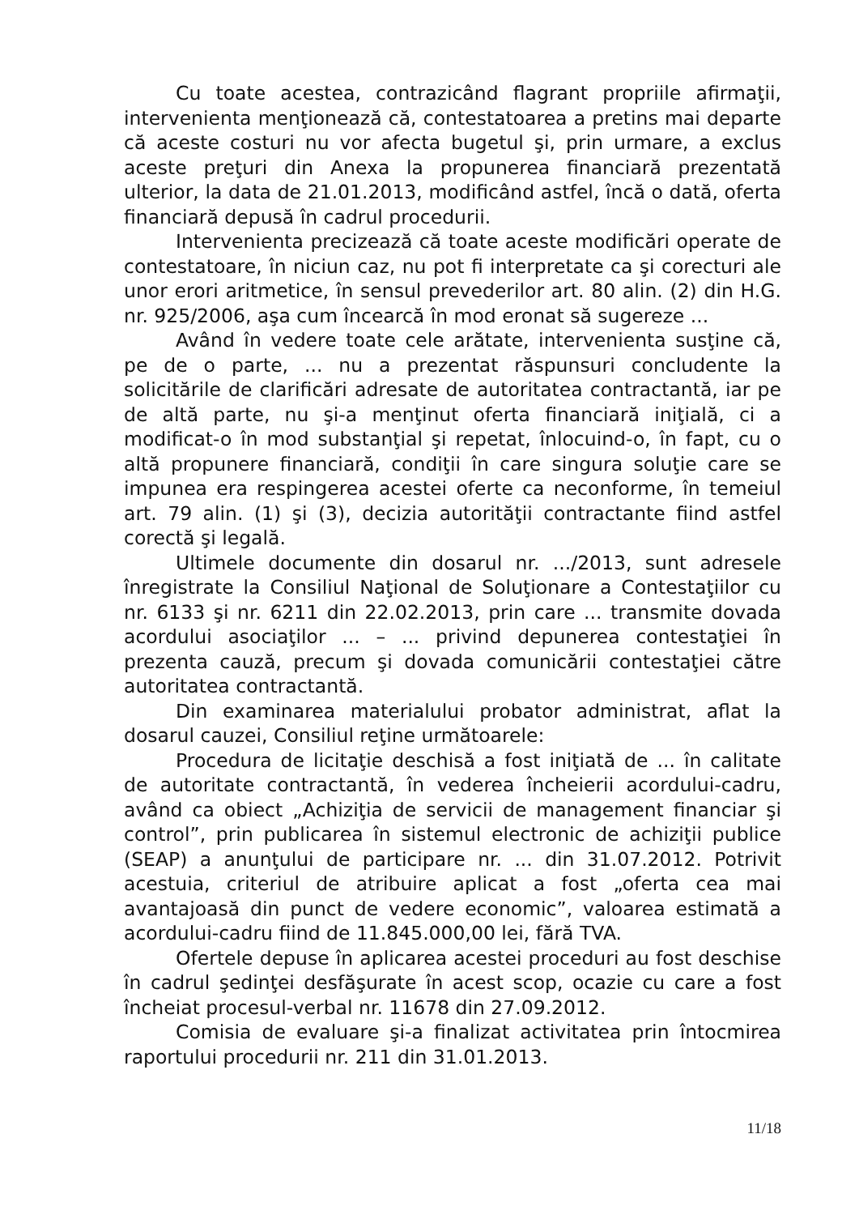Cu toate acestea, contrazicând flagrant propriile afirmaţii, intervenienta menţionează că, contestatoarea a pretins mai departe că aceste costuri nu vor afecta bugetul şi, prin urmare, a exclus aceste preţuri din Anexa la propunerea financiară prezentată ulterior, la data de 21.01.2013, modificând astfel, încă o dată, oferta financiară depusă în cadrul procedurii.
Intervenienta precizează că toate aceste modificări operate de contestatoare, în niciun caz, nu pot fi interpretate ca şi corecturi ale unor erori aritmetice, în sensul prevederilor art. 80 alin. (2) din H.G. nr. 925/2006, aşa cum încearcă în mod eronat să sugereze ...
Având în vedere toate cele arătate, intervenienta susţine că, pe de o parte, ... nu a prezentat răspunsuri concludente la solicitările de clarificări adresate de autoritatea contractantă, iar pe de altă parte, nu şi-a menţinut oferta financiară iniţială, ci a modificat-o în mod substanţial şi repetat, înlocuind-o, în fapt, cu o altă propunere financiară, condiţii în care singura soluţie care se impunea era respingerea acestei oferte ca neconforme, în temeiul art. 79 alin. (1) şi (3), decizia autorităţii contractante fiind astfel corectă şi legală.
Ultimele documente din dosarul nr. .../2013, sunt adresele înregistrate la Consiliul Naţional de Soluţionare a Contestaţiilor cu nr. 6133 şi nr. 6211 din 22.02.2013, prin care ... transmite dovada acordului asociaţilor ... – ... privind depunerea contestaţiei în prezenta cauză, precum şi dovada comunicării contestaţiei către autoritatea contractantă.
Din examinarea materialului probator administrat, aflat la dosarul cauzei, Consiliul reţine următoarele:
Procedura de licitaţie deschisă a fost iniţiată de ... în calitate de autoritate contractantă, în vederea încheierii acordului-cadru, având ca obiect „Achiziţia de servicii de management financiar şi control”, prin publicarea în sistemul electronic de achiziţii publice (SEAP) a anunţului de participare nr. ... din 31.07.2012. Potrivit acestuia, criteriul de atribuire aplicat a fost „oferta cea mai avantajoasă din punct de vedere economic”, valoarea estimată a acordului-cadru fiind de 11.845.000,00 lei, fără TVA.
Ofertele depuse în aplicarea acestei proceduri au fost deschise în cadrul şedinţei desfăşurate în acest scop, ocazie cu care a fost încheiat procesul-verbal nr. 11678 din 27.09.2012.
Comisia de evaluare şi-a finalizat activitatea prin întocmirea raportului procedurii nr. 211 din 31.01.2013.
11/18